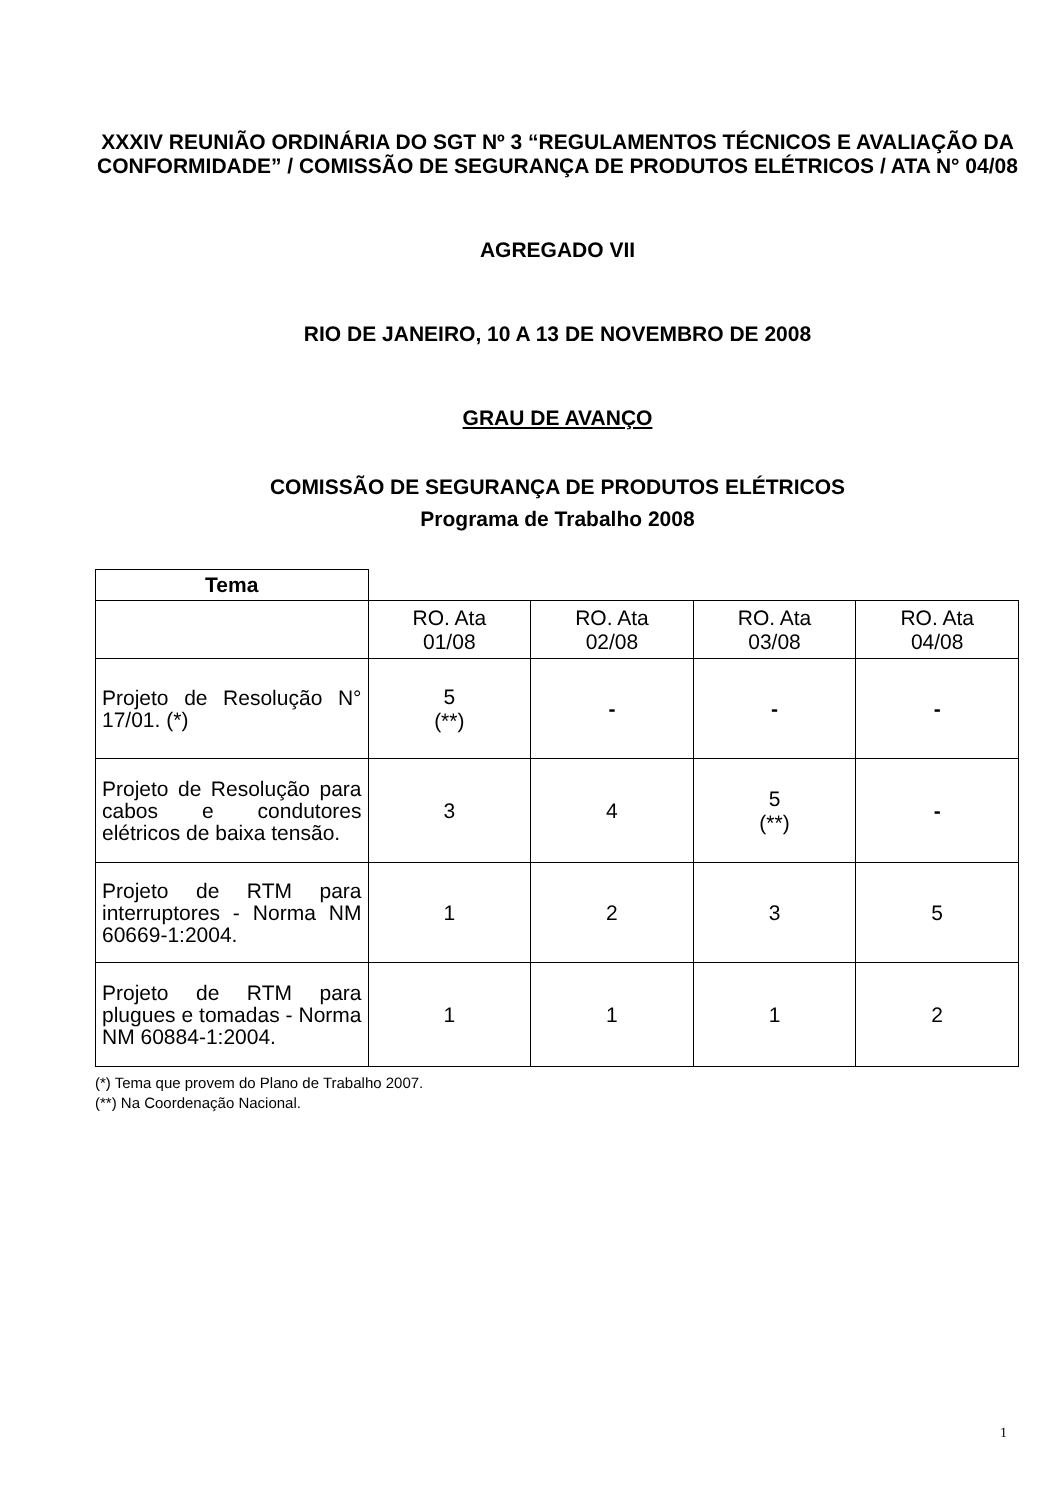XXXIV REUNIÃO ORDINÁRIA DO SGT Nº 3 “REGULAMENTOS TÉCNICOS E AVALIAÇÃO DA CONFORMIDADE” / COMISSÃO DE SEGURANÇA DE PRODUTOS ELÉTRICOS / ATA N° 04/08
AGREGADO VII
RIO DE JANEIRO, 10 A 13 DE NOVEMBRO DE 2008
GRAU DE AVANÇO
COMISSÃO DE SEGURANÇA DE PRODUTOS ELÉTRICOS
Programa de Trabalho 2008
| Tema | | | | |
| --- | --- | --- | --- | --- |
| | RO. Ata 01/08 | RO. Ata 02/08 | RO. Ata 03/08 | RO. Ata 04/08 |
| Projeto de Resolução N° 17/01. (*) | 5 (**) | - | - | - |
| Projeto de Resolução para cabos e condutores elétricos de baixa tensão. | 3 | 4 | 5 (**) | - |
| Projeto de RTM para interruptores - Norma NM 60669-1:2004. | 1 | 2 | 3 | 5 |
| Projeto de RTM para plugues e tomadas - Norma NM 60884-1:2004. | 1 | 1 | 1 | 2 |
(*) Tema que provem do Plano de Trabalho 2007.
(**) Na Coordenação Nacional.
1